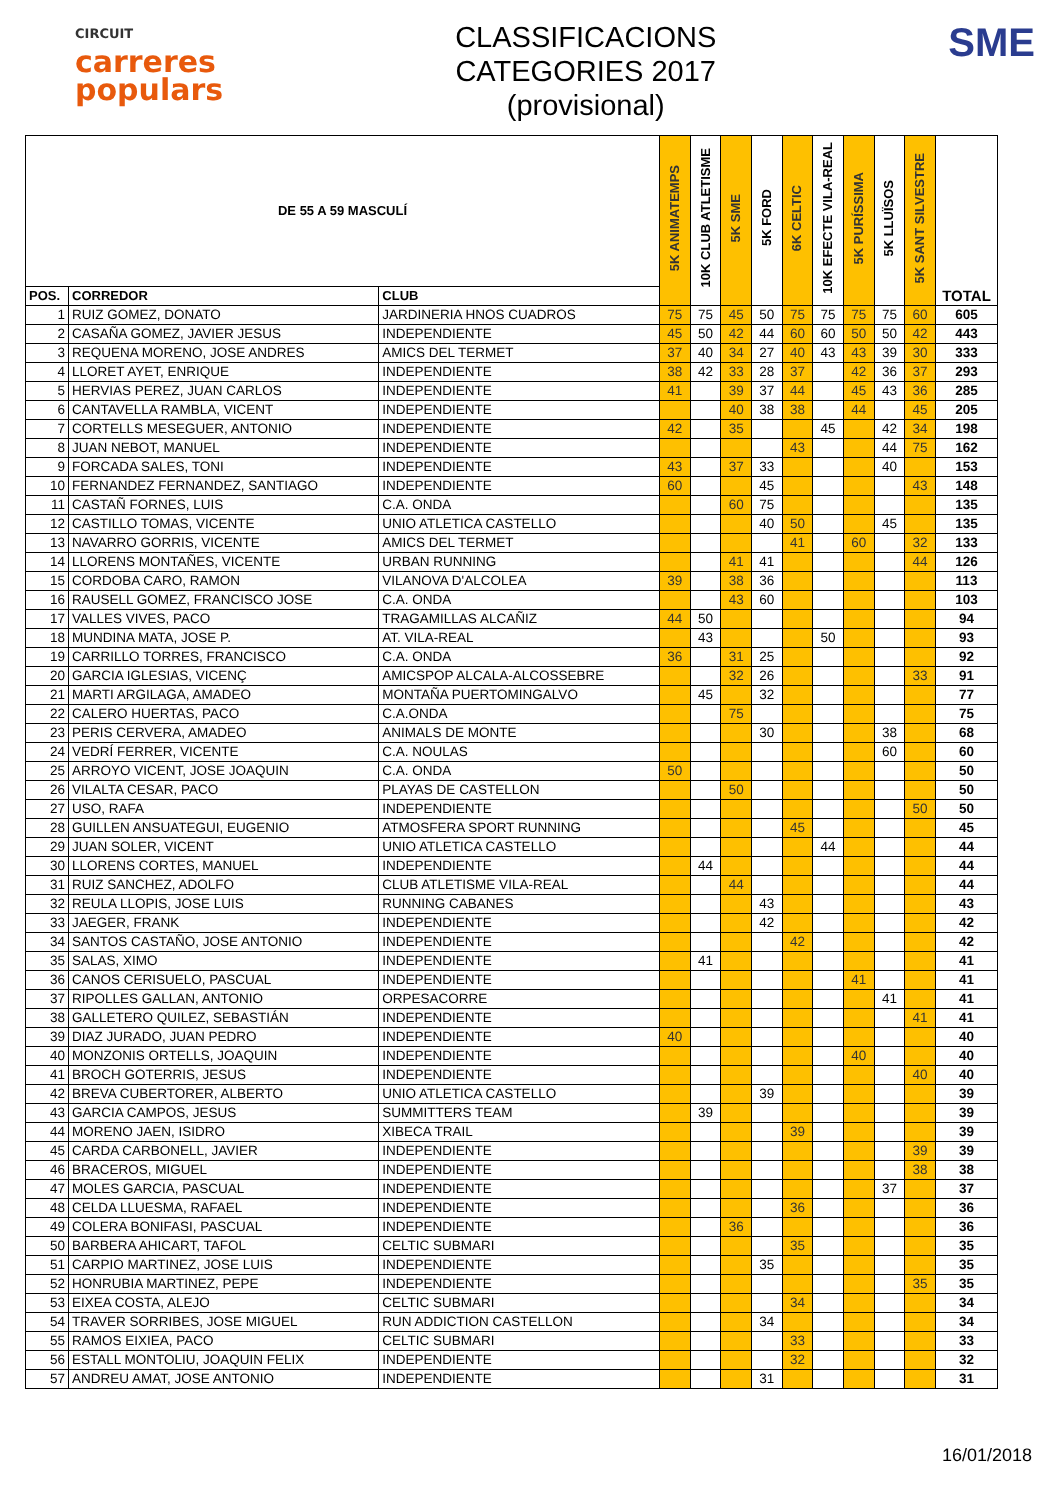CIRCUIT
carreres
populars
CLASSIFICACIONS
CATEGORIES 2017
(provisional)
SME
| DE 55 A 59 MASCULÍ | | | 5K ANIMATEMPS | 10K CLUB ATLETISME | 5K SME | 5K FORD | 6K CELTIC | 10K EFECTE VILA-REAL | 5K PURÍSSIMA | 5K LLUÏSOS | 5K SANT SILVESTRE | TOTAL |
| --- | --- | --- | --- | --- | --- | --- | --- | --- | --- | --- | --- | --- |
| POS. | CORREDOR | CLUB | | | | | | | | | | |
| 1 | RUIZ GOMEZ, DONATO | JARDINERIA HNOS CUADROS | 75 | 75 | 45 | 50 | 75 | 75 | 75 | 75 | 60 | 605 |
| 2 | CASAÑA GOMEZ, JAVIER JESUS | INDEPENDIENTE | 45 | 50 | 42 | 44 | 60 | 60 | 50 | 50 | 42 | 443 |
| 3 | REQUENA MORENO, JOSE ANDRES | AMICS DEL TERMET | 37 | 40 | 34 | 27 | 40 | 43 | 43 | 39 | 30 | 333 |
| 4 | LLORET AYET, ENRIQUE | INDEPENDIENTE | 38 | 42 | 33 | 28 | 37 | | 42 | 36 | 37 | 293 |
| 5 | HERVIAS PEREZ, JUAN CARLOS | INDEPENDIENTE | 41 | | 39 | 37 | 44 | | 45 | 43 | 36 | 285 |
| 6 | CANTAVELLA RAMBLA, VICENT | INDEPENDIENTE | | | 40 | 38 | 38 | | 44 | | 45 | 205 |
| 7 | CORTELLS MESEGUER, ANTONIO | INDEPENDIENTE | 42 | | 35 | | | 45 | | 42 | 34 | 198 |
| 8 | JUAN NEBOT, MANUEL | INDEPENDIENTE | | | | | 43 | | | 44 | 75 | 162 |
| 9 | FORCADA SALES, TONI | INDEPENDIENTE | 43 | | 37 | 33 | | | | 40 | | 153 |
| 10 | FERNANDEZ FERNANDEZ, SANTIAGO | INDEPENDIENTE | 60 | | | 45 | | | | | 43 | 148 |
| 11 | CASTAÑ FORNES, LUIS | C.A. ONDA | | | 60 | 75 | | | | | | 135 |
| 12 | CASTILLO TOMAS, VICENTE | UNIO ATLETICA CASTELLO | | | | 40 | 50 | | | 45 | | 135 |
| 13 | NAVARRO GORRIS, VICENTE | AMICS DEL TERMET | | | | | 41 | | 60 | | 32 | 133 |
| 14 | LLORENS MONTAÑES, VICENTE | URBAN RUNNING | | | 41 | 41 | | | | | 44 | 126 |
| 15 | CORDOBA CARO, RAMON | VILANOVA D'ALCOLEA | 39 | | 38 | 36 | | | | | | 113 |
| 16 | RAUSELL GOMEZ, FRANCISCO JOSE | C.A. ONDA | | | 43 | 60 | | | | | | 103 |
| 17 | VALLES VIVES, PACO | TRAGAMILLAS ALCAÑIZ | 44 | 50 | | | | | | | | 94 |
| 18 | MUNDINA MATA, JOSE P. | AT. VILA-REAL | | 43 | | | | 50 | | | | 93 |
| 19 | CARRILLO TORRES, FRANCISCO | C.A. ONDA | 36 | | 31 | 25 | | | | | | 92 |
| 20 | GARCIA IGLESIAS, VICENÇ | AMICSPOP ALCALA-ALCOSSEBRE | | | 32 | 26 | | | | | 33 | 91 |
| 21 | MARTI ARGILAGA, AMADEO | MONTAÑA PUERTOMINGALVO | | 45 | | 32 | | | | | | 77 |
| 22 | CALERO HUERTAS, PACO | C.A.ONDA | | | 75 | | | | | | | 75 |
| 23 | PERIS CERVERA, AMADEO | ANIMALS DE MONTE | | | | 30 | | | | 38 | | 68 |
| 24 | VEDRÍ FERRER, VICENTE | C.A. NOULAS | | | | | | | | 60 | | 60 |
| 25 | ARROYO VICENT, JOSE JOAQUIN | C.A. ONDA | 50 | | | | | | | | | 50 |
| 26 | VILALTA CESAR, PACO | PLAYAS DE CASTELLON | | | 50 | | | | | | | 50 |
| 27 | USO, RAFA | INDEPENDIENTE | | | | | | | | | 50 | 50 |
| 28 | GUILLEN ANSUATEGUI, EUGENIO | ATMOSFERA SPORT RUNNING | | | | | 45 | | | | | 45 |
| 29 | JUAN SOLER, VICENT | UNIO ATLETICA CASTELLO | | | | | | 44 | | | | 44 |
| 30 | LLORENS CORTES, MANUEL | INDEPENDIENTE | | 44 | | | | | | | | 44 |
| 31 | RUIZ SANCHEZ, ADOLFO | CLUB ATLETISME VILA-REAL | | | 44 | | | | | | | 44 |
| 32 | REULA LLOPIS, JOSE LUIS | RUNNING CABANES | | | | 43 | | | | | | 43 |
| 33 | JAEGER, FRANK | INDEPENDIENTE | | | | 42 | | | | | | 42 |
| 34 | SANTOS CASTAÑO, JOSE ANTONIO | INDEPENDIENTE | | | | | 42 | | | | | 42 |
| 35 | SALAS, XIMO | INDEPENDIENTE | | 41 | | | | | | | | 41 |
| 36 | CANOS CERISUELO, PASCUAL | INDEPENDIENTE | | | | | | | 41 | | | 41 |
| 37 | RIPOLLES GALLAN, ANTONIO | ORPESACORRE | | | | | | | | 41 | | 41 |
| 38 | GALLETERO QUILEZ, SEBASTIÁN | INDEPENDIENTE | | | | | | | | | 41 | 41 |
| 39 | DIAZ JURADO, JUAN PEDRO | INDEPENDIENTE | 40 | | | | | | | | | 40 |
| 40 | MONZONIS ORTELLS, JOAQUIN | INDEPENDIENTE | | | | | | | 40 | | | 40 |
| 41 | BROCH GOTERRIS, JESUS | INDEPENDIENTE | | | | | | | | | 40 | 40 |
| 42 | BREVA CUBERTORER, ALBERTO | UNIO ATLETICA CASTELLO | | | | 39 | | | | | | 39 |
| 43 | GARCIA CAMPOS, JESUS | SUMMITTERS TEAM | | 39 | | | | | | | | 39 |
| 44 | MORENO JAEN, ISIDRO | XIBECA TRAIL | | | | | 39 | | | | | 39 |
| 45 | CARDA CARBONELL, JAVIER | INDEPENDIENTE | | | | | | | | | 39 | 39 |
| 46 | BRACEROS, MIGUEL | INDEPENDIENTE | | | | | | | | | 38 | 38 |
| 47 | MOLES GARCIA, PASCUAL | INDEPENDIENTE | | | | | | | | 37 | | 37 |
| 48 | CELDA LLUESMA, RAFAEL | INDEPENDIENTE | | | | | 36 | | | | | 36 |
| 49 | COLERA BONIFASI, PASCUAL | INDEPENDIENTE | | | 36 | | | | | | | 36 |
| 50 | BARBERA AHICART, TAFOL | CELTIC SUBMARI | | | | | 35 | | | | | 35 |
| 51 | CARPIO MARTINEZ, JOSE LUIS | INDEPENDIENTE | | | | 35 | | | | | | 35 |
| 52 | HONRUBIA MARTINEZ, PEPE | INDEPENDIENTE | | | | | | | | | 35 | 35 |
| 53 | EIXEA COSTA, ALEJO | CELTIC SUBMARI | | | | | 34 | | | | | 34 |
| 54 | TRAVER SORRIBES, JOSE MIGUEL | RUN ADDICTION CASTELLON | | | | 34 | | | | | | 34 |
| 55 | RAMOS EIXIEA, PACO | CELTIC SUBMARI | | | | | 33 | | | | | 33 |
| 56 | ESTALL MONTOLIU, JOAQUIN FELIX | INDEPENDIENTE | | | | | 32 | | | | | 32 |
| 57 | ANDREU AMAT, JOSE ANTONIO | INDEPENDIENTE | | | | 31 | | | | | | 31 |
16/01/2018